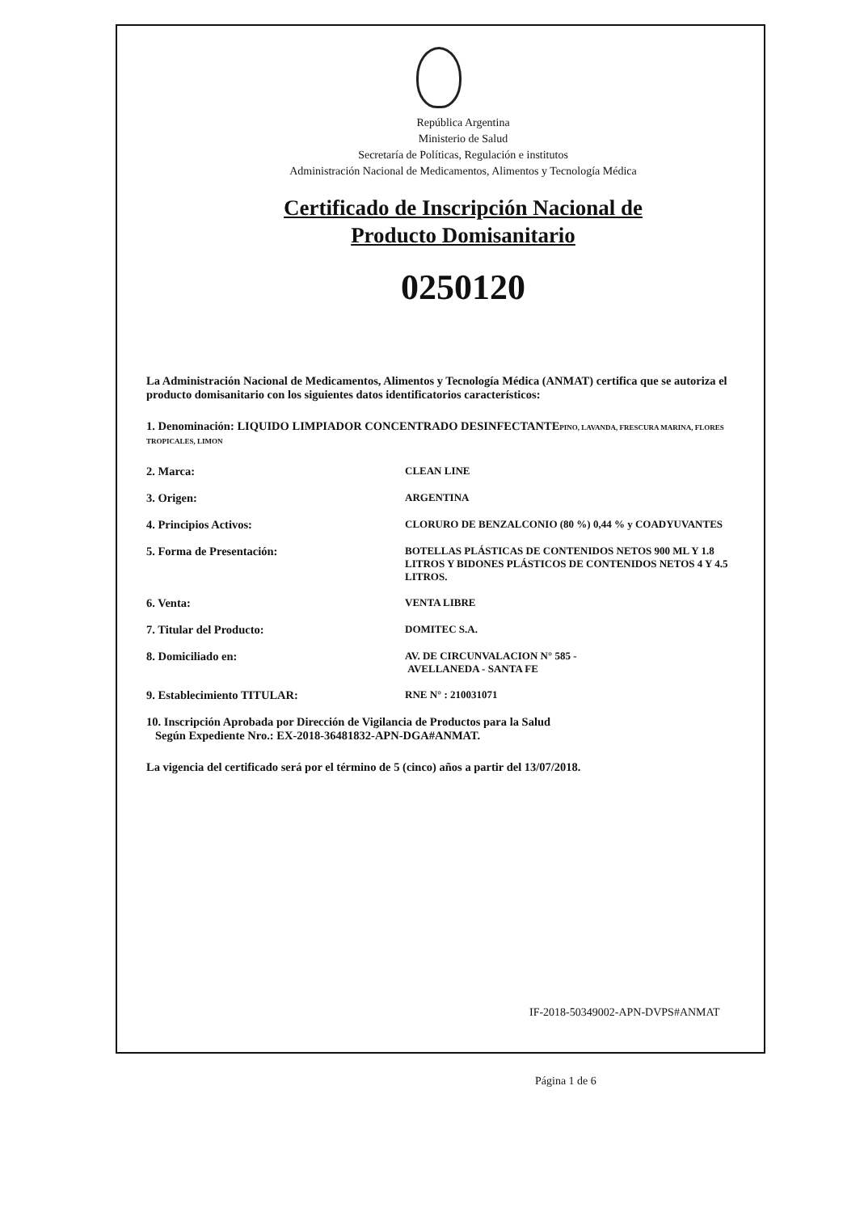República Argentina
Ministerio de Salud
Secretaría de Políticas, Regulación e institutos
Administración Nacional de Medicamentos, Alimentos y Tecnología Médica
Certificado de Inscripción Nacional de
Producto Domisanitario
0250120
La Administración Nacional de Medicamentos, Alimentos y Tecnología Médica (ANMAT) certifica que se autoriza el producto domisanitario con los siguientes datos identificatorios característicos:
1. Denominación: LIQUIDO LIMPIADOR CONCENTRADO DESINFECTANTEPINO, LAVANDA, FRESCURA MARINA, FLORES TROPICALES, LIMON
2. Marca: CLEAN LINE
3. Origen: ARGENTINA
4. Principios Activos: CLORURO DE BENZALCONIO (80 %) 0,44 % y COADYUVANTES
5. Forma de Presentación: BOTELLAS PLÁSTICAS DE CONTENIDOS NETOS 900 ML Y 1.8 LITROS Y BIDONES PLÁSTICOS DE CONTENIDOS NETOS 4 Y 4.5 LITROS.
6. Venta: VENTA LIBRE
7. Titular del Producto: DOMITEC S.A.
8. Domiciliado en: AV. DE CIRCUNVALACION N° 585 -
AVELLANEDA - SANTA FE
9. Establecimiento TITULAR: RNE N° : 210031071
10. Inscripción Aprobada por Dirección de Vigilancia de Productos para la Salud
Según Expediente Nro.: EX-2018-36481832-APN-DGA#ANMAT.
La vigencia del certificado será por el término de 5 (cinco) años a partir del 13/07/2018.
IF-2018-50349002-APN-DVPS#ANMAT
Página 1 de 6